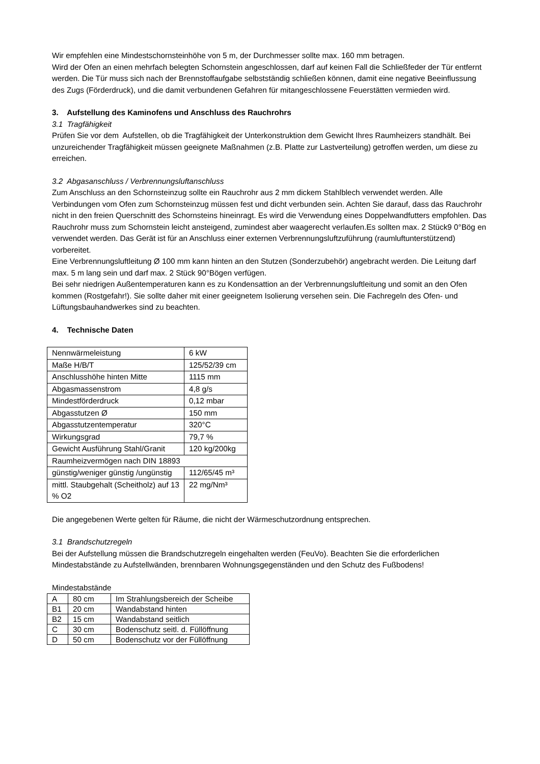Wir empfehlen eine Mindestschornsteinhöhe von 5 m, der Durchmesser sollte max. 160 mm betragen.
Wird der Ofen an einen mehrfach belegten Schornstein angeschlossen, darf auf keinen Fall die Schließfeder der Tür entfernt werden. Die Tür muss sich nach der Brennstoffaufgabe selbstständig schließen können, damit eine negative Beeinflussung des Zugs (Förderdruck), und die damit verbundenen Gefahren für mitangeschlossene Feuerstätten vermieden wird.
3. Aufstellung des Kaminofens und Anschluss des Rauchrohrs
3.1 Tragfähigkeit
Prüfen Sie vor dem Aufstellen, ob die Tragfähigkeit der Unterkonstruktion dem Gewicht Ihres Raumheizers standhält. Bei unzureichender Tragfähigkeit müssen geeignete Maßnahmen (z.B. Platte zur Lastverteilung) getroffen werden, um diese zu erreichen.
3.2 Abgasanschluss / Verbrennungsluftanschluss
Zum Anschluss an den Schornsteinzug sollte ein Rauchrohr aus 2 mm dickem Stahlblech verwendet werden. Alle Verbindungen vom Ofen zum Schornsteinzug müssen fest und dicht verbunden sein. Achten Sie darauf, dass das Rauchrohr nicht in den freien Querschnitt des Schornsteins hineinragt. Es wird die Verwendung eines Doppelwandfutters empfohlen. Das Rauchrohr muss zum Schornstein leicht ansteigend, zumindest aber waagerecht verlaufen.Es sollten max. 2 Stück9 0°Bög en verwendet werden. Das Gerät ist für an Anschluss einer externen Verbrennungsluftzuführung (raumluftunterstützend) vorbereitet.
Eine Verbrennungsluftleitung Ø 100 mm kann hinten an den Stutzen (Sonderzubehör) angebracht werden. Die Leitung darf max. 5 m lang sein und darf max. 2 Stück 90°Bögen verfügen.
Bei sehr niedrigen Außentemperaturen kann es zu Kondensattion an der Verbrennungsluftleitung und somit an den Ofen kommen (Rostgefahr!). Sie sollte daher mit einer geeignetem Isolierung versehen sein. Die Fachregeln des Ofen- und Lüftungsbauhandwerkes sind zu beachten.
4. Technische Daten
| Nennwärmeleistung | 6 kW |
| Maße H/B/T | 125/52/39 cm |
| Anschlusshöhe hinten Mitte | 1115 mm |
| Abgasmassenstrom | 4,8 g/s |
| Mindestförderdruck | 0,12 mbar |
| Abgasstutzen Ø | 150 mm |
| Abgasstutzentemperatur | 320°C |
| Wirkungsgrad | 79,7 % |
| Gewicht Ausführung Stahl/Granit | 120 kg/200kg |
| Raumheizvermögen nach DIN 18893 | |
| günstig/weniger günstig /ungünstig | 112/65/45 m³ |
| mittl. Staubgehalt (Scheitholz) auf 13 % O2 | 22 mg/Nm³ |
Die angegebenen Werte gelten für Räume, die nicht der Wärmeschutzordnung entsprechen.
3.1 Brandschutzregeln
Bei der Aufstellung müssen die Brandschutzregeln eingehalten werden (FeuVo). Beachten Sie die erforderlichen Mindestabstände zu Aufstellwänden, brennbaren Wohnungsgegenständen und den Schutz des Fußbodens!
Mindestabstände
| A | 80 cm | Im Strahlungsbereich der Scheibe |
| B1 | 20 cm | Wandabstand hinten |
| B2 | 15 cm | Wandabstand seitlich |
| C | 30 cm | Bodenschutz seitl. d. Füllöffnung |
| D | 50 cm | Bodenschutz vor der Füllöffnung |